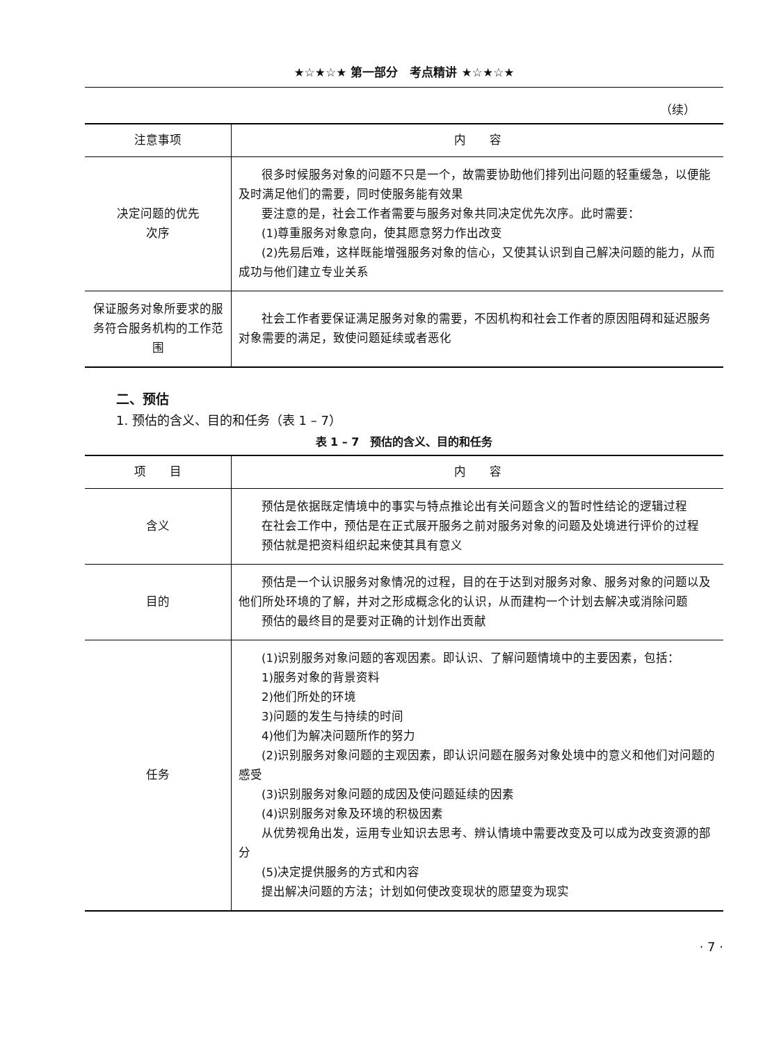★☆★☆★ 第一部分　考点精讲 ★☆★☆★
（续）
| 注意事项 | 内 容 |
| --- | --- |
| 决定问题的优先 次序 | 很多时候服务对象的问题不只是一个，故需要协助他们排列出问题的轻重缓急，以便能及时满足他们的需要，同时使服务能有效果 要注意的是，社会工作者需要与服务对象共同决定优先次序。此时需要： (1)尊重服务对象意向，使其愿意努力作出改变 (2)先易后难，这样既能增强服务对象的信心，又使其认识到自己解决问题的能力，从而成功与他们建立专业关系 |
| 保证服务对象所要求的服务符合服务机构的工作范围 | 社会工作者要保证满足服务对象的需要，不因机构和社会工作者的原因阻碍和延迟服务对象需要的满足，致使问题延续或者恶化 |
二、预估
1. 预估的含义、目的和任务（表 1 – 7）
表 1 – 7　预估的含义、目的和任务
| 项 目 | 内 容 |
| --- | --- |
| 含义 | 预估是依据既定情境中的事实与特点推论出有关问题含义的暂时性结论的逻辑过程 在社会工作中，预估是在正式展开服务之前对服务对象的问题及处境进行评价的过程 预估就是把资料组织起来使其具有意义 |
| 目的 | 预估是一个认识服务对象情况的过程，目的在于达到对服务对象、服务对象的问题以及他们所处环境的了解，并对之形成概念化的认识，从而建构一个计划去解决或消除问题 预估的最终目的是要对正确的计划作出贡献 |
| 任务 | (1)识别服务对象问题的客观因素。即认识、了解问题情境中的主要因素，包括： 1)服务对象的背景资料 2)他们所处的环境 3)问题的发生与持续的时间 4)他们为解决问题所作的努力 (2)识别服务对象问题的主观因素，即认识问题在服务对象处境中的意义和他们对问题的感受 (3)识别服务对象问题的成因及使问题延续的因素 (4)识别服务对象及环境的积极因素 从优势视角出发，运用专业知识去思考、辨认情境中需要改变及可以成为改变资源的部分 (5)决定提供服务的方式和内容 提出解决问题的方法；计划如何使改变现状的愿望变为现实 |
· 7 ·